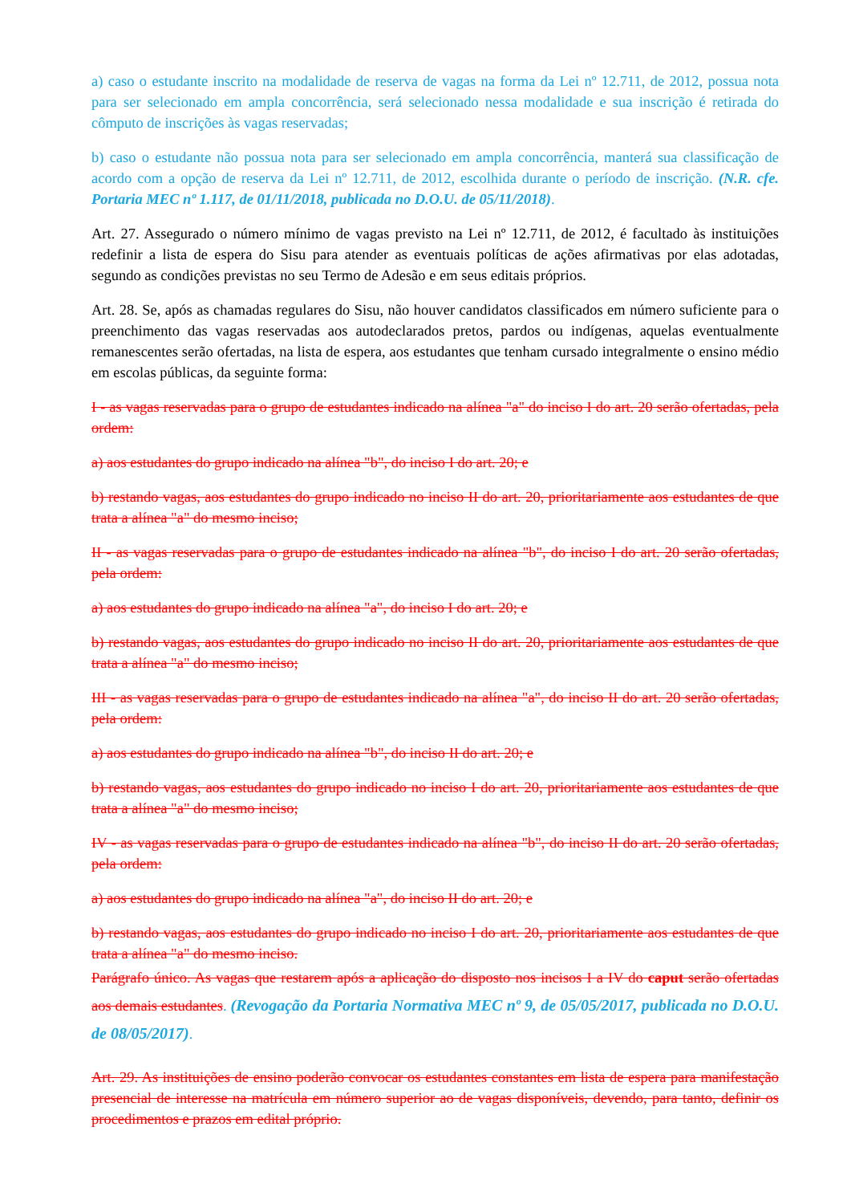a) caso o estudante inscrito na modalidade de reserva de vagas na forma da Lei nº 12.711, de 2012, possua nota para ser selecionado em ampla concorrência, será selecionado nessa modalidade e sua inscrição é retirada do cômputo de inscrições às vagas reservadas;
b) caso o estudante não possua nota para ser selecionado em ampla concorrência, manterá sua classificação de acordo com a opção de reserva da Lei nº 12.711, de 2012, escolhida durante o período de inscrição. (N.R. cfe. Portaria MEC nº 1.117, de 01/11/2018, publicada no D.O.U. de 05/11/2018).
Art. 27. Assegurado o número mínimo de vagas previsto na Lei nº 12.711, de 2012, é facultado às instituições redefinir a lista de espera do Sisu para atender as eventuais políticas de ações afirmativas por elas adotadas, segundo as condições previstas no seu Termo de Adesão e em seus editais próprios.
Art. 28. Se, após as chamadas regulares do Sisu, não houver candidatos classificados em número suficiente para o preenchimento das vagas reservadas aos autodeclarados pretos, pardos ou indígenas, aquelas eventualmente remanescentes serão ofertadas, na lista de espera, aos estudantes que tenham cursado integralmente o ensino médio em escolas públicas, da seguinte forma:
I - as vagas reservadas para o grupo de estudantes indicado na alínea "a" do inciso I do art. 20 serão ofertadas, pela ordem:
a) aos estudantes do grupo indicado na alínea "b", do inciso I do art. 20; e
b) restando vagas, aos estudantes do grupo indicado no inciso II do art. 20, prioritariamente aos estudantes de que trata a alínea "a" do mesmo inciso;
II - as vagas reservadas para o grupo de estudantes indicado na alínea "b", do inciso I do art. 20 serão ofertadas, pela ordem:
a) aos estudantes do grupo indicado na alínea "a", do inciso I do art. 20; e
b) restando vagas, aos estudantes do grupo indicado no inciso II do art. 20, prioritariamente aos estudantes de que trata a alínea "a" do mesmo inciso;
III - as vagas reservadas para o grupo de estudantes indicado na alínea "a", do inciso II do art. 20 serão ofertadas, pela ordem:
a) aos estudantes do grupo indicado na alínea "b", do inciso II do art. 20; e
b) restando vagas, aos estudantes do grupo indicado no inciso I do art. 20, prioritariamente aos estudantes de que trata a alínea "a" do mesmo inciso;
IV - as vagas reservadas para o grupo de estudantes indicado na alínea "b", do inciso II do art. 20 serão ofertadas, pela ordem:
a) aos estudantes do grupo indicado na alínea "a", do inciso II do art. 20; e
b) restando vagas, aos estudantes do grupo indicado no inciso I do art. 20, prioritariamente aos estudantes de que trata a alínea "a" do mesmo inciso.
Parágrafo único. As vagas que restarem após a aplicação do disposto nos incisos I a IV do caput serão ofertadas aos demais estudantes. (Revogação da Portaria Normativa MEC nº 9, de 05/05/2017, publicada no D.O.U. de 08/05/2017).
Art. 29. As instituições de ensino poderão convocar os estudantes constantes em lista de espera para manifestação presencial de interesse na matrícula em número superior ao de vagas disponíveis, devendo, para tanto, definir os procedimentos e prazos em edital próprio.